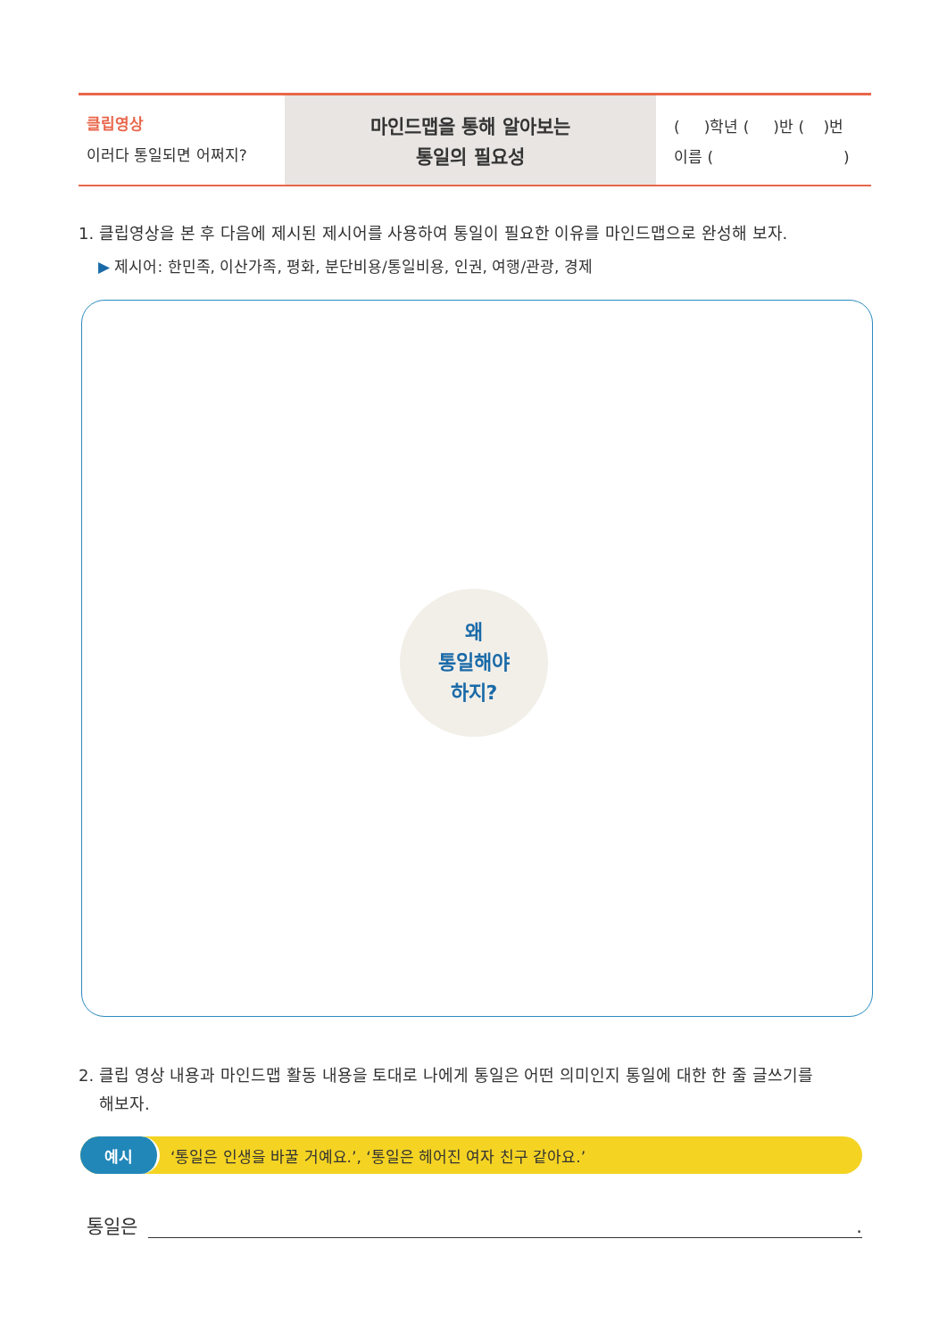클립영상
이러다 통일되면 어쩌지?
마인드맵을 통해 알아보는
통일의 필요성
( )학년 ( )반 ( )번
이름 ( )
1. 클립영상을 본 후 다음에 제시된 제시어를 사용하여 통일이 필요한 이유를 마인드맵으로 완성해 보자.
▶ 제시어: 한민족, 이산가족, 평화, 분단비용/통일비용, 인권, 여행/관광, 경제
왜
통일해야
하지?
2. 클립 영상 내용과 마인드맵 활동 내용을 토대로 나에게 통일은 어떤 의미인지 통일에 대한 한 줄 글쓰기를
해보자.
예시 ‘통일은 인생을 바꿀 거예요.’, ‘통일은 헤어진 여자 친구 같아요.’
통일은.